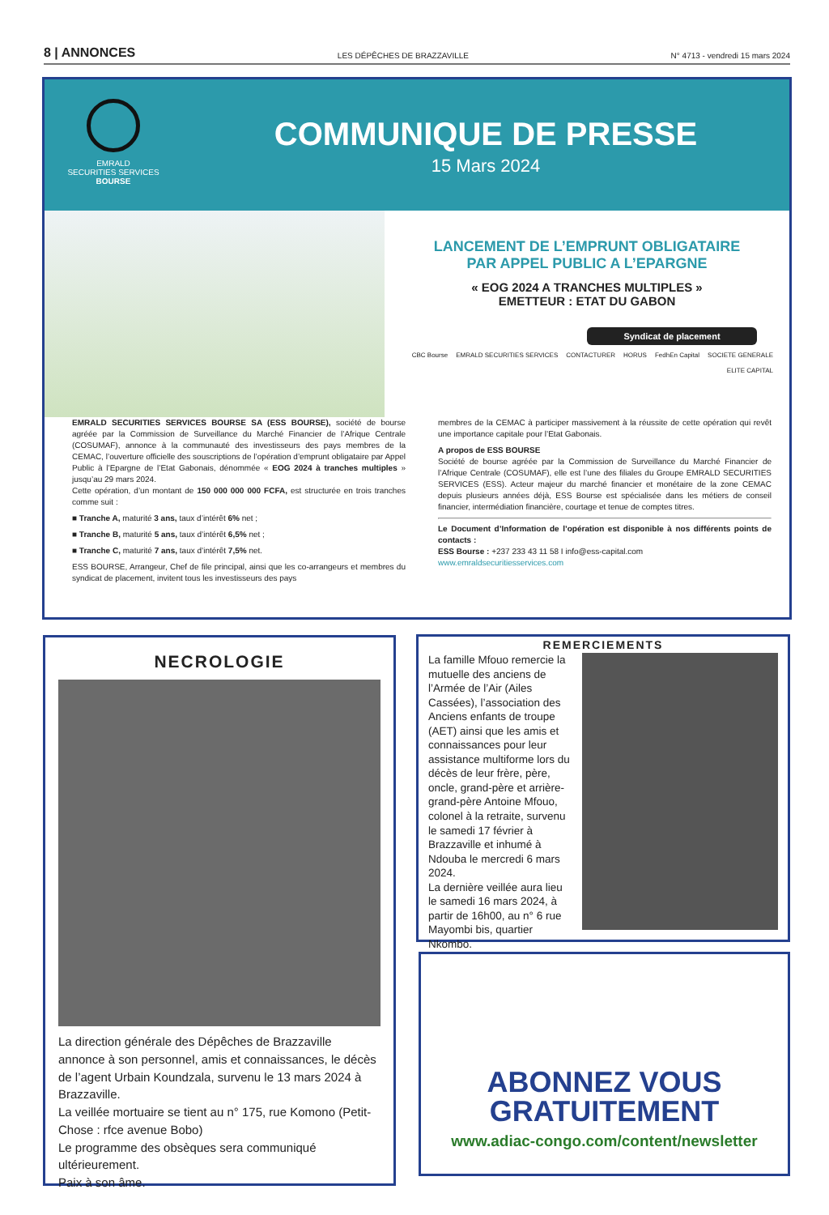8 | ANNONCES LES DÉPÊCHES DE BRAZZAVILLE N° 4713 - vendredi 15 mars 2024
EMRALD
SECURITIES SERVICES
BOURSE
COMMUNIQUE DE PRESSE
15 Mars 2024
LANCEMENT DE L’EMPRUNT OBLIGATAIRE
PAR APPEL PUBLIC A L’EPARGNE
« EOG 2024 A TRANCHES MULTIPLES »
EMETTEUR : ETAT DU GABON
Syndicat de placement
CBC Bourse EMRALD SECURITIES SERVICES CONTACTURER HORUS FedhEn Capital SOCIETE GENERALE ELITE CAPITAL
EMRALD SECURITIES SERVICES BOURSE SA (ESS BOURSE), société de bourse agréée par la Commission de Surveillance du Marché Financier de l’Afrique Centrale (COSUMAF), annonce à la communauté des investisseurs des pays membres de la CEMAC, l’ouverture officielle des souscriptions de l’opération d’emprunt obligataire par Appel Public à l’Epargne de l’Etat Gabonais, dénommée « EOG 2024 à tranches multiples » jusqu’au 29 mars 2024.
Cette opération, d’un montant de 150 000 000 000 FCFA, est structurée en trois tranches comme suit :
■ Tranche A, maturité 3 ans, taux d’intérêt 6% net ;
■ Tranche B, maturité 5 ans, taux d’intérêt 6,5% net ;
■ Tranche C, maturité 7 ans, taux d’intérêt 7,5% net.
ESS BOURSE, Arrangeur, Chef de file principal, ainsi que les co-arrangeurs et membres du syndicat de placement, invitent tous les investisseurs des pays
membres de la CEMAC à participer massivement à la réussite de cette opération qui revêt une importance capitale pour l’Etat Gabonais.
A propos de ESS BOURSE
Société de bourse agréée par la Commission de Surveillance du Marché Financier de l’Afrique Centrale (COSUMAF), elle est l’une des filiales du Groupe EMRALD SECURITIES SERVICES (ESS). Acteur majeur du marché financier et monétaire de la zone CEMAC depuis plusieurs années déjà, ESS Bourse est spécialisée dans les métiers de conseil financier, intermédiation financière, courtage et tenue de comptes titres.
Le Document d’Information de l’opération est disponible à nos différents points de contacts :
ESS Bourse : +237 233 43 11 58 I info@ess-capital.com
www.emraldsecuritiesservices.com
NECROLOGIE
La direction générale des Dépêches de Brazzaville annonce à son personnel, amis et connaissances, le décès de l’agent Urbain Koundzala, survenu le 13 mars 2024 à Brazzaville.
La veillée mortuaire se tient au n° 175, rue Komono (Petit-Chose : rfce avenue Bobo)
Le programme des obsèques sera communiqué ultérieurement.
Paix à son âme.
REMERCIEMENTS
La famille Mfouo remercie la mutuelle des anciens de l’Armée de l’Air (Ailes Cassées), l’association des Anciens enfants de troupe (AET) ainsi que les amis et connaissances pour leur assistance multiforme lors du décès de leur frère, père, oncle, grand-père et arrière-grand-père Antoine Mfouo, colonel à la retraite, survenu le samedi 17 février à Brazzaville et inhumé à Ndouba le mercredi 6 mars 2024.
La dernière veillée aura lieu le samedi 16 mars 2024, à partir de 16h00, au n° 6 rue Mayombi bis, quartier Nkombo.
ABONNEZ VOUS
GRATUITEMENT
www.adiac-congo.com/content/newsletter